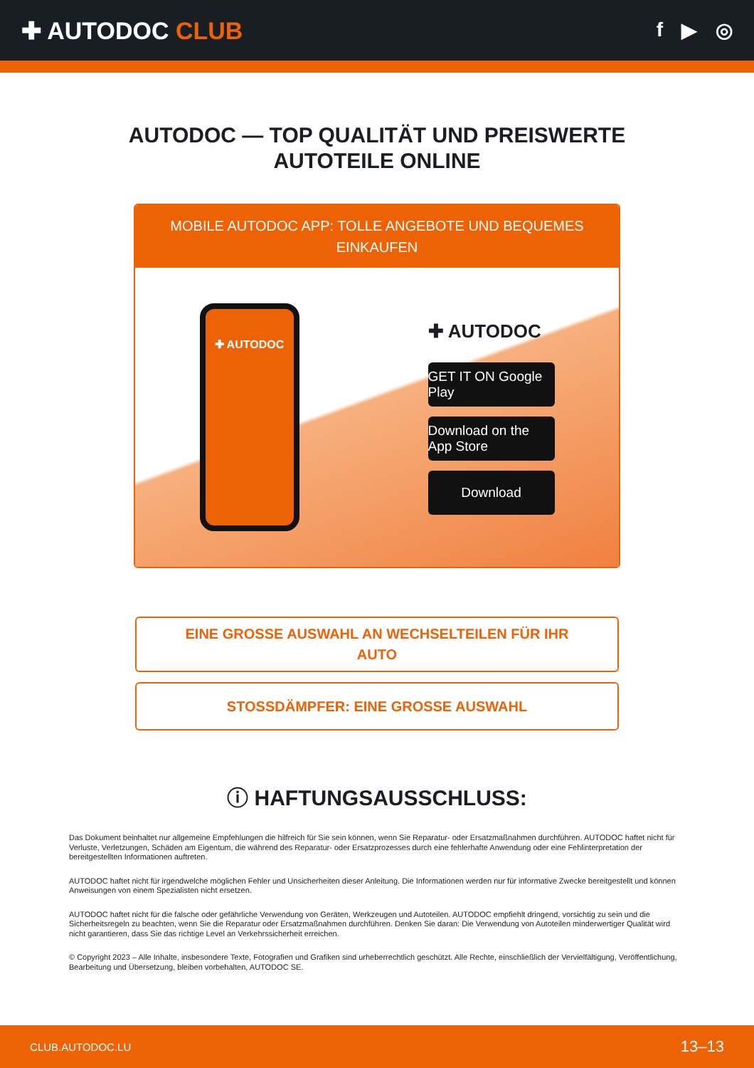✚ AUTODOC CLUB
f ▶ ◎
AUTODOC — TOP QUALITÄT UND PREISWERTE
AUTOTEILE ONLINE
MOBILE AUTODOC APP: TOLLE ANGEBOTE UND BEQUEMES EINKAUFEN
✚ AUTODOC
✚ AUTODOC
GET IT ON Google Play
Download on the App Store
Download
EINE GROSSE AUSWAHL AN WECHSELTEILEN FÜR IHR AUTO
STOSSDÄMPFER: EINE GROSSE AUSWAHL
ⓘ HAFTUNGSAUSSCHLUSS:
Das Dokument beinhaltet nur allgemeine Empfehlungen die hilfreich für Sie sein können, wenn Sie Reparatur- oder Ersatzmaßnahmen durchführen. AUTODOC haftet nicht für Verluste, Verletzungen, Schäden am Eigentum, die während des Reparatur- oder Ersatzprozesses durch eine fehlerhafte Anwendung oder eine Fehlinterpretation der bereitgestellten Informationen auftreten.
AUTODOC haftet nicht für irgendwelche möglichen Fehler und Unsicherheiten dieser Anleitung. Die Informationen werden nur für informative Zwecke bereitgestellt und können Anweisungen von einem Spezialisten nicht ersetzen.
AUTODOC haftet nicht für die falsche oder gefährliche Verwendung von Geräten, Werkzeugen und Autoteilen. AUTODOC empfiehlt dringend, vorsichtig zu sein und die Sicherheitsregeln zu beachten, wenn Sie die Reparatur oder Ersatzmaßnahmen durchführen. Denken Sie daran: Die Verwendung von Autoteilen minderwertiger Qualität wird nicht garantieren, dass Sie das richtige Level an Verkehrssicherheit erreichen.
© Copyright 2023 – Alle Inhalte, insbesondere Texte, Fotografien und Grafiken sind urheberrechtlich geschützt. Alle Rechte, einschließlich der Vervielfältigung, Veröffentlichung, Bearbeitung und Übersetzung, bleiben vorbehalten, AUTODOC SE.
CLUB.AUTODOC.LU 13–13